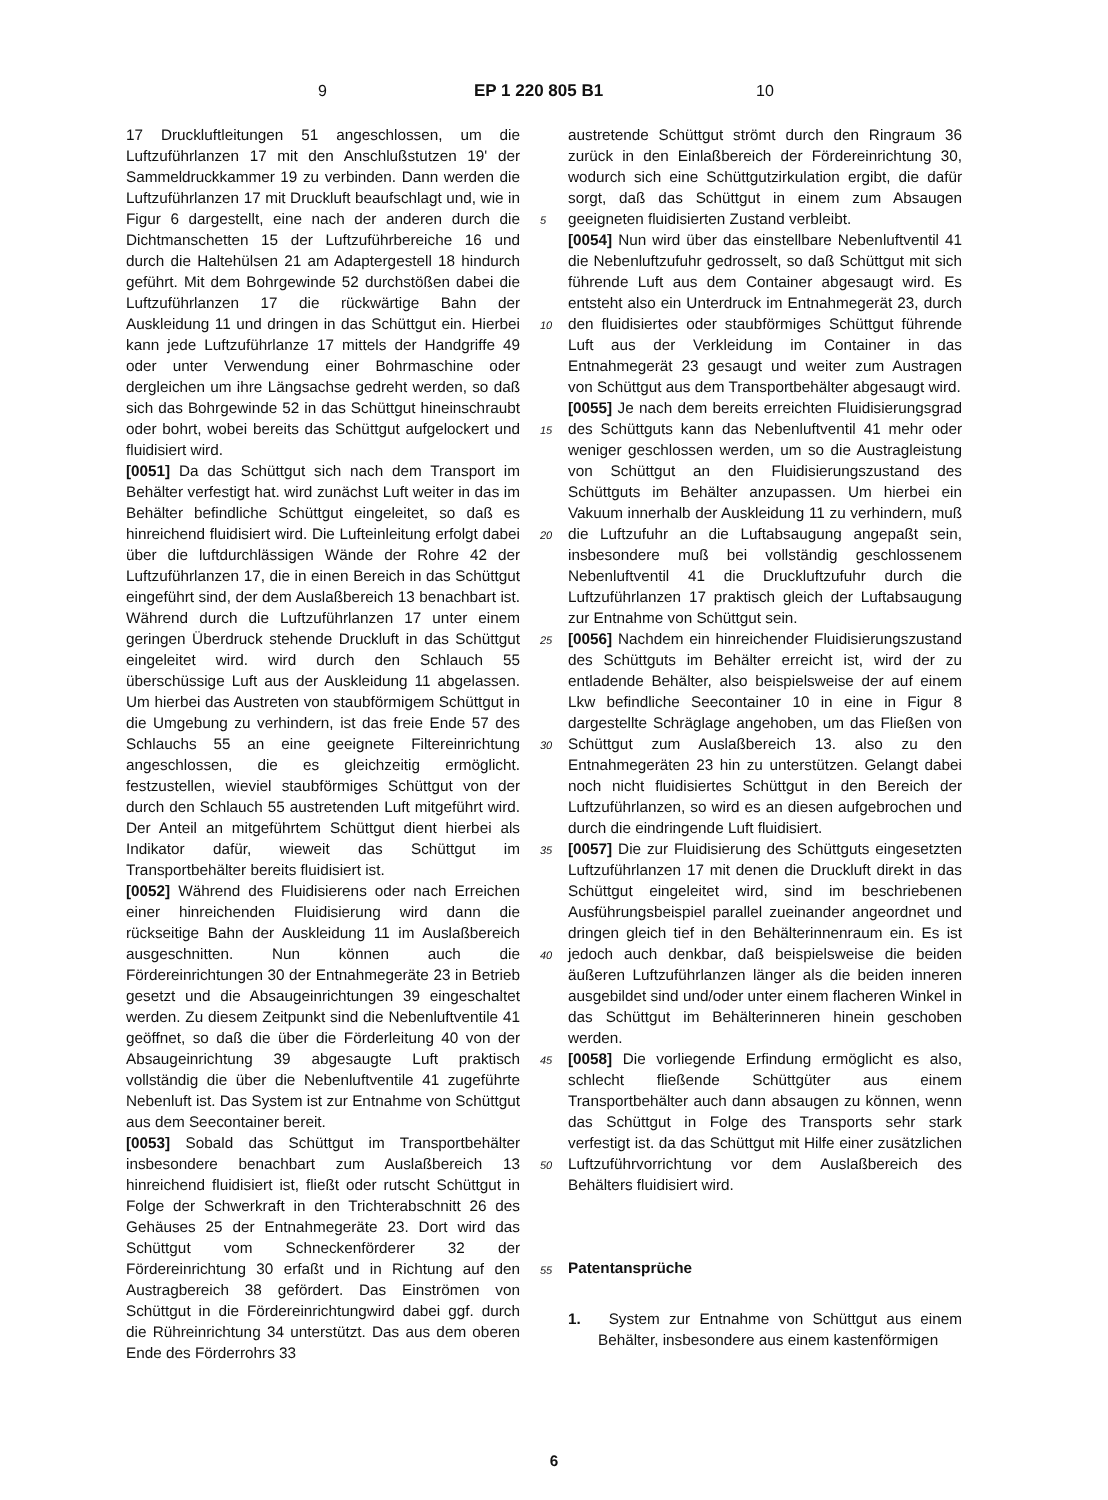9 EP 1 220 805 B1 10
17 Druckluftleitungen 51 angeschlossen, um die Luftzuführlanzen 17 mit den Anschlußstutzen 19' der Sammeldruckkammer 19 zu verbinden. Dann werden die Luftzuführlanzen 17 mit Druckluft beaufschlagt und, wie in Figur 6 dargestellt, eine nach der anderen durch die Dichtmanschetten 15 der Luftzuführbereiche 16 und durch die Haltehülsen 21 am Adaptergestell 18 hindurch geführt. Mit dem Bohrgewinde 52 durchstößen dabei die Luftzuführlanzen 17 die rückwärtige Bahn der Auskleidung 11 und dringen in das Schüttgut ein. Hierbei kann jede Luftzuführlanze 17 mittels der Handgriffe 49 oder unter Verwendung einer Bohrmaschine oder dergleichen um ihre Längsachse gedreht werden, so daß sich das Bohrgewinde 52 in das Schüttgut hineinschraubt oder bohrt, wobei bereits das Schüttgut aufgelockert und fluidisiert wird.
[0051] Da das Schüttgut sich nach dem Transport im Behälter verfestigt hat. wird zunächst Luft weiter in das im Behälter befindliche Schüttgut eingeleitet, so daß es hinreichend fluidisiert wird. Die Lufteinleitung erfolgt dabei über die luftdurchlässigen Wände der Rohre 42 der Luftzuführlanzen 17, die in einen Bereich in das Schüttgut eingeführt sind, der dem Auslaßbereich 13 benachbart ist. Während durch die Luftzuführlanzen 17 unter einem geringen Überdruck stehende Druckluft in das Schüttgut eingeleitet wird. wird durch den Schlauch 55 überschüssige Luft aus der Auskleidung 11 abgelassen. Um hierbei das Austreten von staubförmigem Schüttgut in die Umgebung zu verhindern, ist das freie Ende 57 des Schlauchs 55 an eine geeignete Filtereinrichtung angeschlossen, die es gleichzeitig ermöglicht. festzustellen, wieviel staubförmiges Schüttgut von der durch den Schlauch 55 austretenden Luft mitgeführt wird. Der Anteil an mitgeführtem Schüttgut dient hierbei als Indikator dafür, wieweit das Schüttgut im Transportbehälter bereits fluidisiert ist.
[0052] Während des Fluidisierens oder nach Erreichen einer hinreichenden Fluidisierung wird dann die rückseitige Bahn der Auskleidung 11 im Auslaßbereich ausgeschnitten. Nun können auch die Fördereinrichtungen 30 der Entnahmegeräte 23 in Betrieb gesetzt und die Absaugeinrichtungen 39 eingeschaltet werden. Zu diesem Zeitpunkt sind die Nebenluftventile 41 geöffnet, so daß die über die Förderleitung 40 von der Absaugeinrichtung 39 abgesaugte Luft praktisch vollständig die über die Nebenluftventile 41 zugeführte Nebenluft ist. Das System ist zur Entnahme von Schüttgut aus dem Seecontainer bereit.
[0053] Sobald das Schüttgut im Transportbehälter insbesondere benachbart zum Auslaßbereich 13 hinreichend fluidisiert ist, fließt oder rutscht Schüttgut in Folge der Schwerkraft in den Trichterabschnitt 26 des Gehäuses 25 der Entnahmegeräte 23. Dort wird das Schüttgut vom Schneckenförderer 32 der Fördereinrichtung 30 erfaßt und in Richtung auf den Austragbereich 38 gefördert. Das Einströmen von Schüttgut in die Fördereinrichtungwird dabei ggf. durch die Rühreinrichtung 34 unterstützt. Das aus dem oberen Ende des Förderrohrs 33
austretende Schüttgut strömt durch den Ringraum 36 zurück in den Einlaßbereich der Fördereinrichtung 30, wodurch sich eine Schüttgutzirkulation ergibt, die dafür sorgt, daß das Schüttgut in einem zum Absaugen geeigneten fluidisierten Zustand verbleibt.
[0054] Nun wird über das einstellbare Nebenluftventil 41 die Nebenluftzufuhr gedrosselt, so daß Schüttgut mit sich führende Luft aus dem Container abgesaugt wird. Es entsteht also ein Unterdruck im Entnahmegerät 23, durch den fluidisiertes oder staubförmiges Schüttgut führende Luft aus der Verkleidung im Container in das Entnahmegerät 23 gesaugt und weiter zum Austragen von Schüttgut aus dem Transportbehälter abgesaugt wird.
[0055] Je nach dem bereits erreichten Fluidisierungsgrad des Schüttguts kann das Nebenluftventil 41 mehr oder weniger geschlossen werden, um so die Austragleistung von Schüttgut an den Fluidisierungszustand des Schüttguts im Behälter anzupassen. Um hierbei ein Vakuum innerhalb der Auskleidung 11 zu verhindern, muß die Luftzufuhr an die Luftabsaugung angepaßt sein, insbesondere muß bei vollständig geschlossenem Nebenluftventil 41 die Druckluftzufuhr durch die Luftzuführlanzen 17 praktisch gleich der Luftabsaugung zur Entnahme von Schüttgut sein.
[0056] Nachdem ein hinreichender Fluidisierungszustand des Schüttguts im Behälter erreicht ist, wird der zu entladende Behälter, also beispielsweise der auf einem Lkw befindliche Seecontainer 10 in eine in Figur 8 dargestellte Schräglage angehoben, um das Fließen von Schüttgut zum Auslaßbereich 13. also zu den Entnahmegeräten 23 hin zu unterstützen. Gelangt dabei noch nicht fluidisiertes Schüttgut in den Bereich der Luftzuführlanzen, so wird es an diesen aufgebrochen und durch die eindringende Luft fluidisiert.
[0057] Die zur Fluidisierung des Schüttguts eingesetzten Luftzuführlanzen 17 mit denen die Druckluft direkt in das Schüttgut eingeleitet wird, sind im beschriebenen Ausführungsbeispiel parallel zueinander angeordnet und dringen gleich tief in den Behälterinnenraum ein. Es ist jedoch auch denkbar, daß beispielsweise die beiden äußeren Luftzuführlanzen länger als die beiden inneren ausgebildet sind und/oder unter einem flacheren Winkel in das Schüttgut im Behälterinneren hinein geschoben werden.
[0058] Die vorliegende Erfindung ermöglicht es also, schlecht fließende Schüttgüter aus einem Transportbehälter auch dann absaugen zu können, wenn das Schüttgut in Folge des Transports sehr stark verfestigt ist. da das Schüttgut mit Hilfe einer zusätzlichen Luftzuführvorrichtung vor dem Auslaßbereich des Behälters fluidisiert wird.
Patentansprüche
1. System zur Entnahme von Schüttgut aus einem Behälter, insbesondere aus einem kastenförmigen
5
10
15
20
25
30
35
40
45
50
55
6